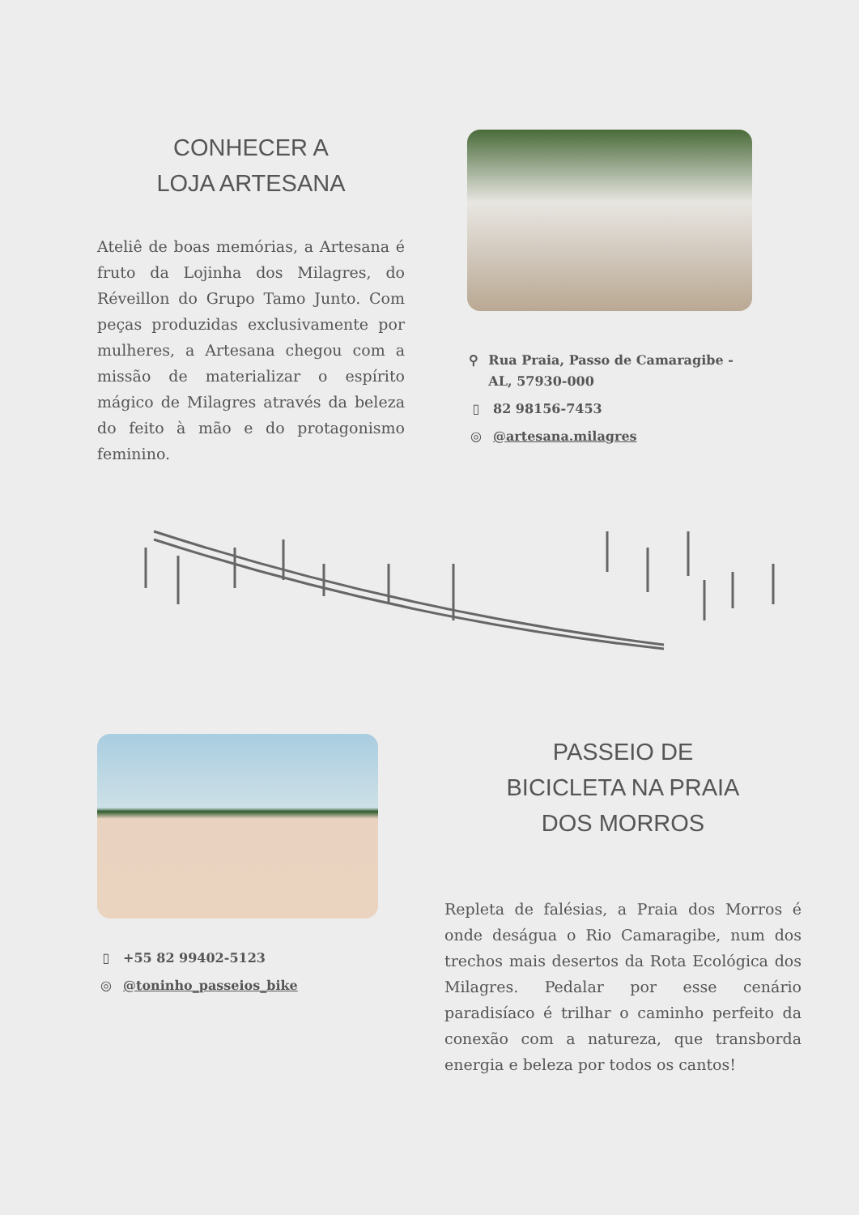CONHECER A
LOJA ARTESANA
Ateliê de boas memórias, a Artesana é fruto da Lojinha dos Milagres, do Réveillon do Grupo Tamo Junto. Com peças produzidas exclusivamente por mulheres, a Artesana chegou com a missão de materializar o espírito mágico de Milagres através da beleza do feito à mão e do protagonismo feminino.
⚲ Rua Praia, Passo de Camaragibe - AL, 57930-000
▯ 82 98156-7453
◎ @artesana.milagres
▯ +55 82 99402-5123
◎ @toninho_passeios_bike
PASSEIO DE
BICICLETA NA PRAIA
DOS MORROS
Repleta de falésias, a Praia dos Morros é onde deságua o Rio Camaragibe, num dos trechos mais desertos da Rota Ecológica dos Milagres. Pedalar por esse cenário paradisíaco é trilhar o caminho perfeito da conexão com a natureza, que transborda energia e beleza por todos os cantos!